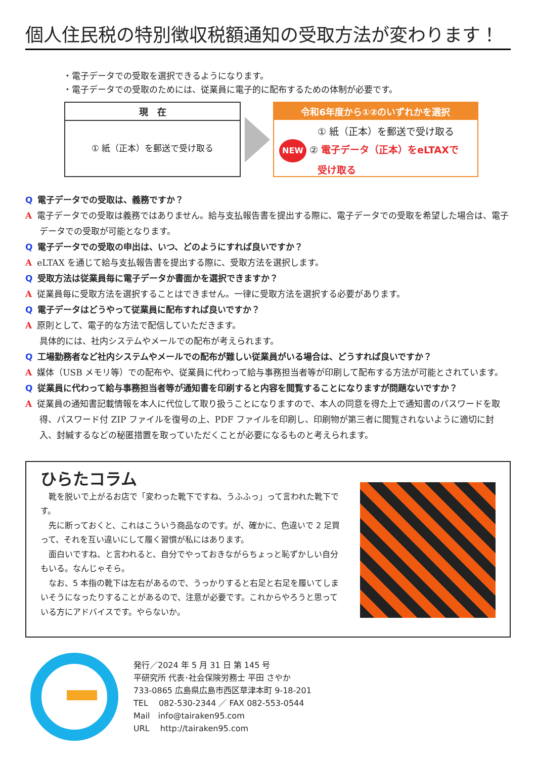個人住民税の特別徴収税額通知の受取方法が変わります！
・電子データでの受取を選択できるようになります。
・電子データでの受取のためには、従業員に電子的に配布するための体制が必要です。
現　在
① 紙（正本）を郵送で受け取る
令和6年度から①②のいずれかを選択
　　　　① 紙（正本）を郵送で受け取る
NEW ② 電子データ（正本）をeLTAXで
　　　　受け取る
Q電子データでの受取は、義務ですか？
A電子データでの受取は義務ではありません。給与支払報告書を提出する際に、電子データでの受取を希望した場合は、電子データでの受取が可能となります。
Q電子データでの受取の申出は、いつ、どのようにすれば良いですか？
AeLTAX を通じて給与支払報告書を提出する際に、受取方法を選択します。
Q受取方法は従業員毎に電子データか書面かを選択できますか？
A従業員毎に受取方法を選択することはできません。一律に受取方法を選択する必要があります。
Q電子データはどうやって従業員に配布すれば良いですか？
A原則として、電子的な方法で配信していただきます。
具体的には、社内システムやメールでの配布が考えられます。
Q工場勤務者など社内システムやメールでの配布が難しい従業員がいる場合は、どうすれば良いですか？
A媒体（USB メモリ等）での配布や、従業員に代わって給与事務担当者等が印刷して配布する方法が可能とされています。
Q従業員に代わって給与事務担当者等が通知書を印刷すると内容を閲覧することになりますが問題ないですか？
A従業員の通知書記載情報を本人に代位して取り扱うことになりますので、本人の同意を得た上で通知書のパスワードを取得、パスワード付 ZIP ファイルを復号の上、PDF ファイルを印刷し、印刷物が第三者に閲覧されないように適切に封入、封緘するなどの秘匿措置を取っていただくことが必要になるものと考えられます。
ひらたコラム
　靴を脱いで上がるお店で「変わった靴下ですね、うふふっ」って言われた靴下です。
　先に断っておくと、これはこういう商品なのです。が、確かに、色違いで 2 足買って、それを互い違いにして履く習慣が私にはあります。
　面白いですね、と言われると、自分でやっておきながらちょっと恥ずかしい自分もいる。なんじゃそら。
　なお、5 本指の靴下は左右があるので、うっかりすると右足と右足を履いてしまいそうになったりすることがあるので、注意が必要です。これからやろうと思っている方にアドバイスです。やらないか。
発行／2024 年 5 月 31 日 第 145 号
平研究所 代表･社会保険労務士 平田 さやか
733-0865 広島県広島市西区草津本町 9-18-201
TEL　 082-530-2344 ／ FAX 082-553-0544
Mail　info@tairaken95.com
URL　 http://tairaken95.com